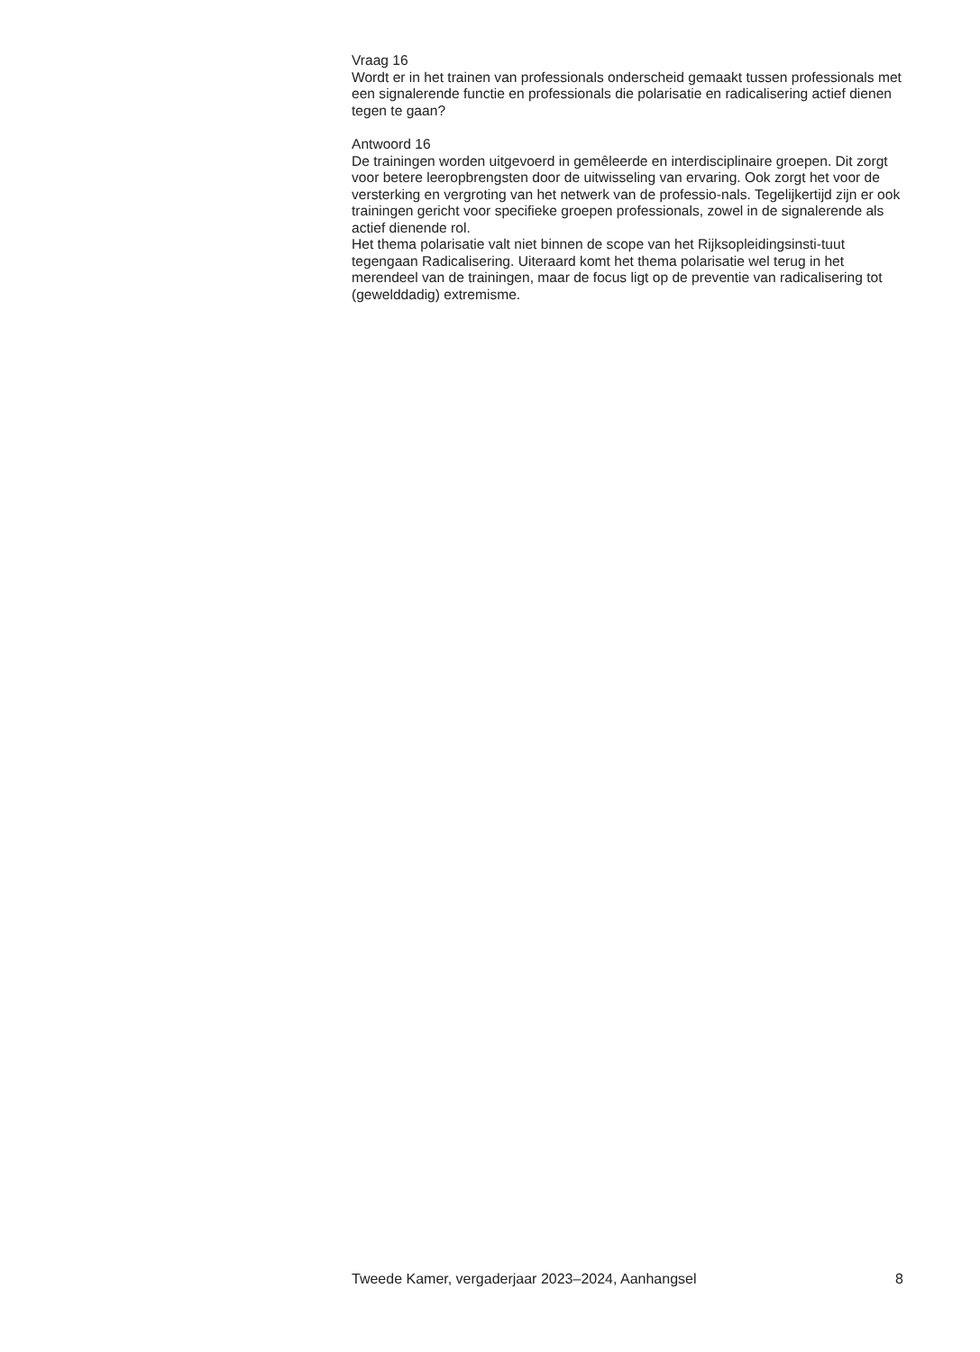Vraag 16
Wordt er in het trainen van professionals onderscheid gemaakt tussen professionals met een signalerende functie en professionals die polarisatie en radicalisering actief dienen tegen te gaan?
Antwoord 16
De trainingen worden uitgevoerd in gemêleerde en interdisciplinaire groepen. Dit zorgt voor betere leeropbrengsten door de uitwisseling van ervaring. Ook zorgt het voor de versterking en vergroting van het netwerk van de professio-nals. Tegelijkertijd zijn er ook trainingen gericht voor specifieke groepen professionals, zowel in de signalerende als actief dienende rol.
Het thema polarisatie valt niet binnen de scope van het Rijksopleidingsinsti-tuut tegengaan Radicalisering. Uiteraard komt het thema polarisatie wel terug in het merendeel van de trainingen, maar de focus ligt op de preventie van radicalisering tot (gewelddadig) extremisme.
Tweede Kamer, vergaderjaar 2023–2024, Aanhangsel 8